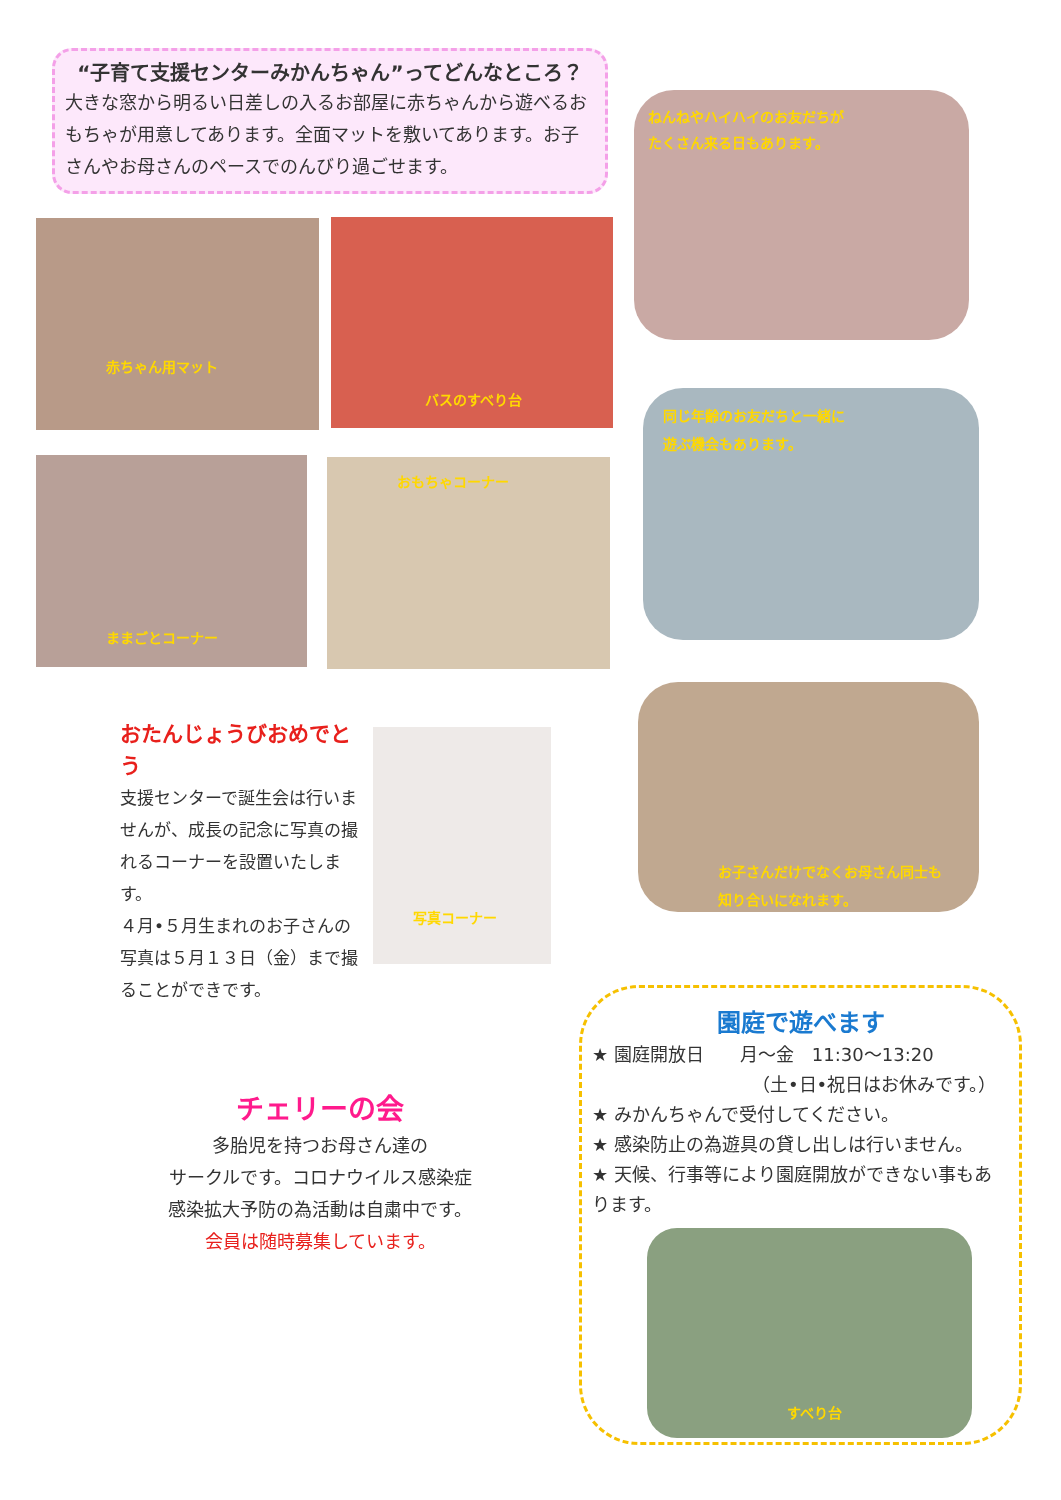“子育て支援センターみかんちゃん”ってどんなところ？
大きな窓から明るい日差しの入るお部屋に赤ちゃんから遊べるおもちゃが用意してあります。全面マットを敷いてあります。お子さんやお母さんのペースでのんびり過ごせます。
ねんねやハイハイのお友だちが
たくさん来る日もあります。
赤ちゃん用マット バスのすべり台
同じ年齢のお友だちと一緒に
遊ぶ機会もあります。
ままごとコーナー おもちゃコーナー
お子さんだけでなくお母さん同士も
知り合いになれます。
おたんじょうびおめでとう
支援センターで誕生会は行いませんが、成長の記念に写真の撮れるコーナーを設置いたします。
４月•５月生まれのお子さんの写真は５月１３日（金）まで撮ることができです。
写真コーナー
チェリーの会
多胎児を持つお母さん達の
サークルです。コロナウイルス感染症
感染拡大予防の為活動は自粛中です。
会員は随時募集しています。
園庭で遊べます
★ 園庭開放日　　月～金　11:30～13:20
（土•日•祝日はお休みです。）
★ みかんちゃんで受付してください。
★ 感染防止の為遊具の貸し出しは行いません。
★ 天候、行事等により園庭開放ができない事もあります。
すべり台